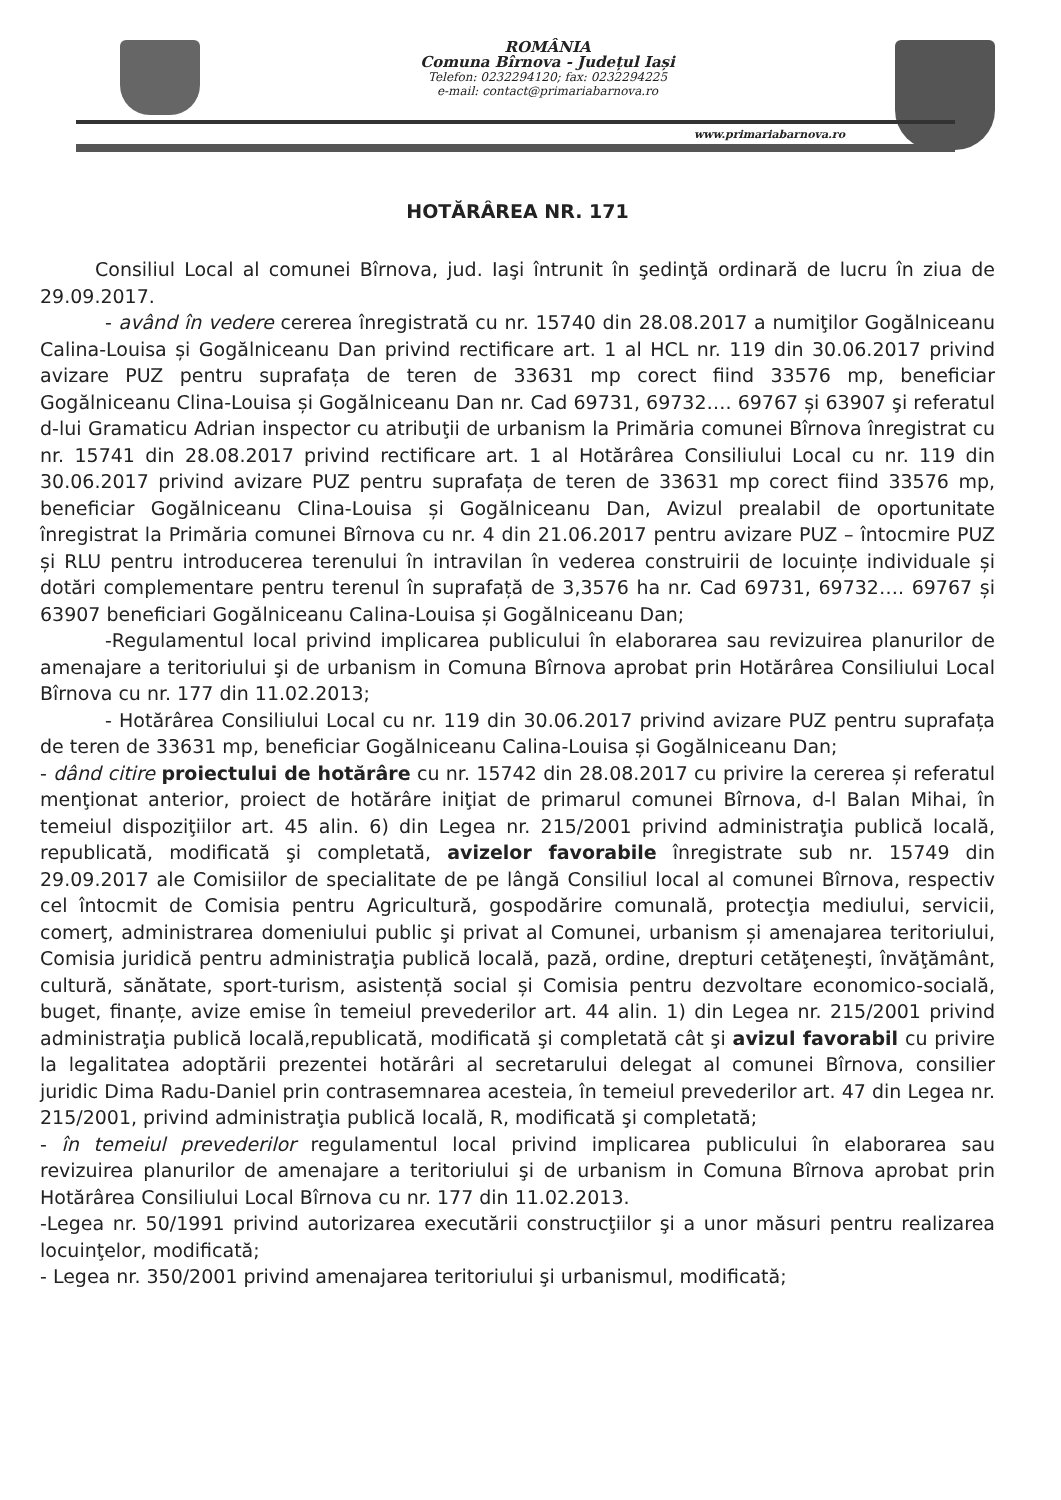ROMÂNIA
Comuna Bîrnova - Județul Iași
Telefon: 0232294120; fax: 0232294225
e-mail: contact@primariabarnova.ro
www.primariabarnova.ro
HOTĂRÂREA NR. 171
Consiliul Local al comunei Bîrnova, jud. Iaşi întrunit în şedinţă ordinară de lucru în ziua de 29.09.2017.
- având în vedere cererea înregistrată cu nr. 15740 din 28.08.2017 a numiţilor Gogălniceanu Calina-Louisa și Gogălniceanu Dan privind rectificare art. 1 al HCL nr. 119 din 30.06.2017 privind avizare PUZ pentru suprafața de teren de 33631 mp corect fiind 33576 mp, beneficiar Gogălniceanu Clina-Louisa și Gogălniceanu Dan nr. Cad 69731, 69732…. 69767 și 63907 şi referatul d-lui Gramaticu Adrian inspector cu atribuţii de urbanism la Primăria comunei Bîrnova înregistrat cu nr. 15741 din 28.08.2017 privind rectificare art. 1 al Hotărârea Consiliului Local cu nr. 119 din 30.06.2017 privind avizare PUZ pentru suprafața de teren de 33631 mp corect fiind 33576 mp, beneficiar Gogălniceanu Clina-Louisa și Gogălniceanu Dan, Avizul prealabil de oportunitate înregistrat la Primăria comunei Bîrnova cu nr. 4 din 21.06.2017 pentru avizare PUZ – întocmire PUZ și RLU pentru introducerea terenului în intravilan în vederea construirii de locuințe individuale și dotări complementare pentru terenul în suprafață de 3,3576 ha nr. Cad 69731, 69732…. 69767 și 63907 beneficiari Gogălniceanu Calina-Louisa și Gogălniceanu Dan;
-Regulamentul local privind implicarea publicului în elaborarea sau revizuirea planurilor de amenajare a teritoriului şi de urbanism in Comuna Bîrnova aprobat prin Hotărârea Consiliului Local Bîrnova cu nr. 177 din 11.02.2013;
- Hotărârea Consiliului Local cu nr. 119 din 30.06.2017 privind avizare PUZ pentru suprafața de teren de 33631 mp, beneficiar Gogălniceanu Calina-Louisa și Gogălniceanu Dan;
- dând citire proiectului de hotărâre cu nr. 15742 din 28.08.2017 cu privire la cererea și referatul menţionat anterior, proiect de hotărâre iniţiat de primarul comunei Bîrnova, d-l Balan Mihai, în temeiul dispoziţiilor art. 45 alin. 6) din Legea nr. 215/2001 privind administraţia publică locală, republicată, modificată şi completată, avizelor favorabile înregistrate sub nr. 15749 din 29.09.2017 ale Comisiilor de specialitate de pe lângă Consiliul local al comunei Bîrnova, respectiv cel întocmit de Comisia pentru Agricultură, gospodărire comunală, protecţia mediului, servicii, comerţ, administrarea domeniului public şi privat al Comunei, urbanism și amenajarea teritoriului, Comisia juridică pentru administraţia publică locală, pază, ordine, drepturi cetăţeneşti, învăţământ, cultură, sănătate, sport-turism, asistență social și Comisia pentru dezvoltare economico-socială, buget, finanțe, avize emise în temeiul prevederilor art. 44 alin. 1) din Legea nr. 215/2001 privind administraţia publică locală,republicată, modificată şi completată cât şi avizul favorabil cu privire la legalitatea adoptării prezentei hotărâri al secretarului delegat al comunei Bîrnova, consilier juridic Dima Radu-Daniel prin contrasemnarea acesteia, în temeiul prevederilor art. 47 din Legea nr. 215/2001, privind administraţia publică locală, R, modificată şi completată;
- în temeiul prevederilor regulamentul local privind implicarea publicului în elaborarea sau revizuirea planurilor de amenajare a teritoriului şi de urbanism in Comuna Bîrnova aprobat prin Hotărârea Consiliului Local Bîrnova cu nr. 177 din 11.02.2013.
-Legea nr. 50/1991 privind autorizarea executării construcţiilor şi a unor măsuri pentru realizarea locuinţelor, modificată;
- Legea nr. 350/2001 privind amenajarea teritoriului şi urbanismul, modificată;